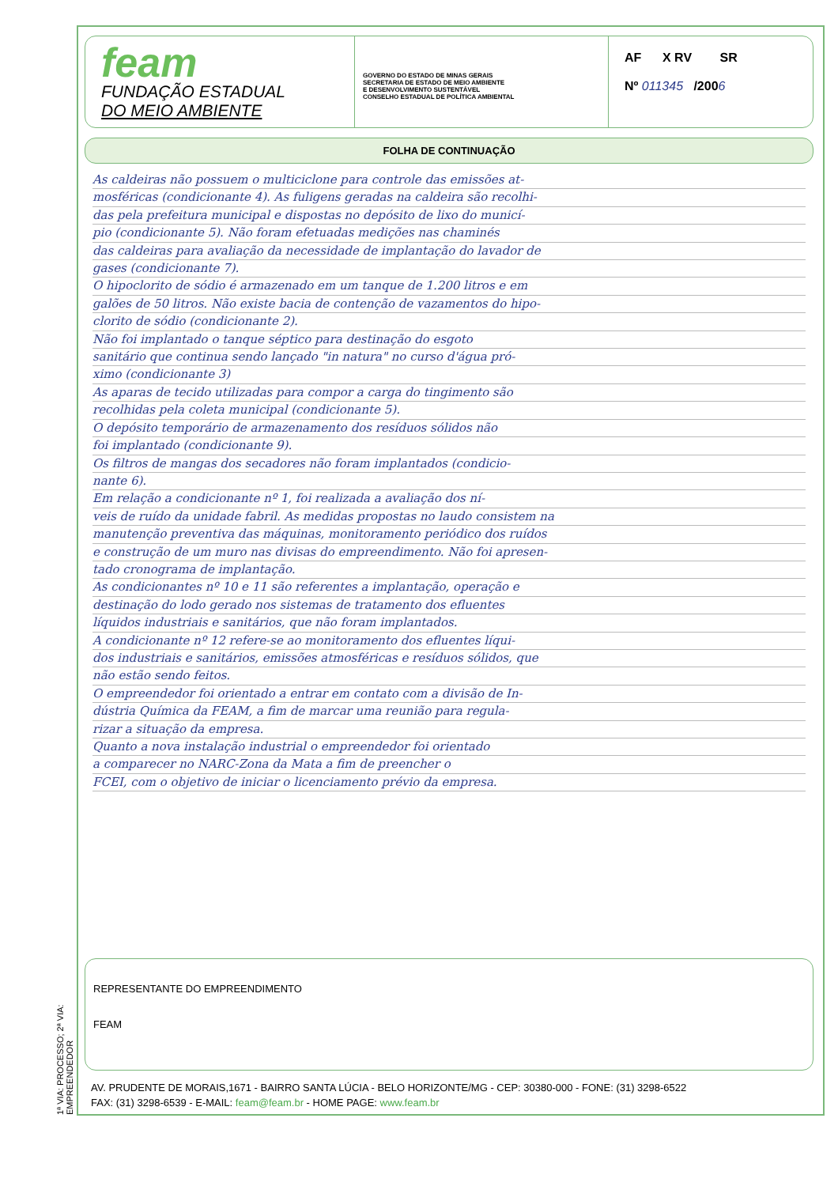1ª VIA: PROCESSO; 2ª VIA: EMPREENDEDOR
feam
FUNDAÇÃO ESTADUAL
DO MEIO AMBIENTE
GOVERNO DO ESTADO DE MINAS GERAIS
SECRETARIA DE ESTADO DE MEIO AMBIENTE
E DESENVOLVIMENTO SUSTENTÁVEL
CONSELHO ESTADUAL DE POLÍTICA AMBIENTAL
AF X RV SR
Nº 011345 /2006
FOLHA DE CONTINUAÇÃO
As caldeiras não possuem o multiciclone para controle das emissões at-
mosféricas (condicionante 4). As fuligens geradas na caldeira são recolhi-
das pela prefeitura municipal e dispostas no depósito de lixo do municí-
pio (condicionante 5). Não foram efetuadas medições nas chaminés
das caldeiras para avaliação da necessidade de implantação do lavador de
gases (condicionante 7).
O hipoclorito de sódio é armazenado em um tanque de 1.200 litros e em
galões de 50 litros. Não existe bacia de contenção de vazamentos do hipo-
clorito de sódio (condicionante 2).
Não foi implantado o tanque séptico para destinação do esgoto
sanitário que continua sendo lançado "in natura" no curso d'água pró-
ximo (condicionante 3)
As aparas de tecido utilizadas para compor a carga do tingimento são
recolhidas pela coleta municipal (condicionante 5).
O depósito temporário de armazenamento dos resíduos sólidos não
foi implantado (condicionante 9).
Os filtros de mangas dos secadores não foram implantados (condicio-
nante 6).
Em relação a condicionante nº 1, foi realizada a avaliação dos ní-
veis de ruído da unidade fabril. As medidas propostas no laudo consistem na
manutenção preventiva das máquinas, monitoramento periódico dos ruídos
e construção de um muro nas divisas do empreendimento. Não foi apresen-
tado cronograma de implantação.
As condicionantes nº 10 e 11 são referentes a implantação, operação e
destinação do lodo gerado nos sistemas de tratamento dos efluentes
líquidos industriais e sanitários, que não foram implantados.
A condicionante nº 12 refere-se ao monitoramento dos efluentes líqui-
dos industriais e sanitários, emissões atmosféricas e resíduos sólidos, que
não estão sendo feitos.
O empreendedor foi orientado a entrar em contato com a divisão de In-
dústria Química da FEAM, a fim de marcar uma reunião para regula-
rizar a situação da empresa.
Quanto a nova instalação industrial o empreendedor foi orientado
a comparecer no NARC-Zona da Mata a fim de preencher o
FCEI, com o objetivo de iniciar o licenciamento prévio da empresa.
REPRESENTANTE DO EMPREENDIMENTO
FEAM
AV. PRUDENTE DE MORAIS,1671 - BAIRRO SANTA LÚCIA - BELO HORIZONTE/MG - CEP: 30380-000 - FONE: (31) 3298-6522
FAX: (31) 3298-6539 - E-MAIL: feam@feam.br - HOME PAGE: www.feam.br